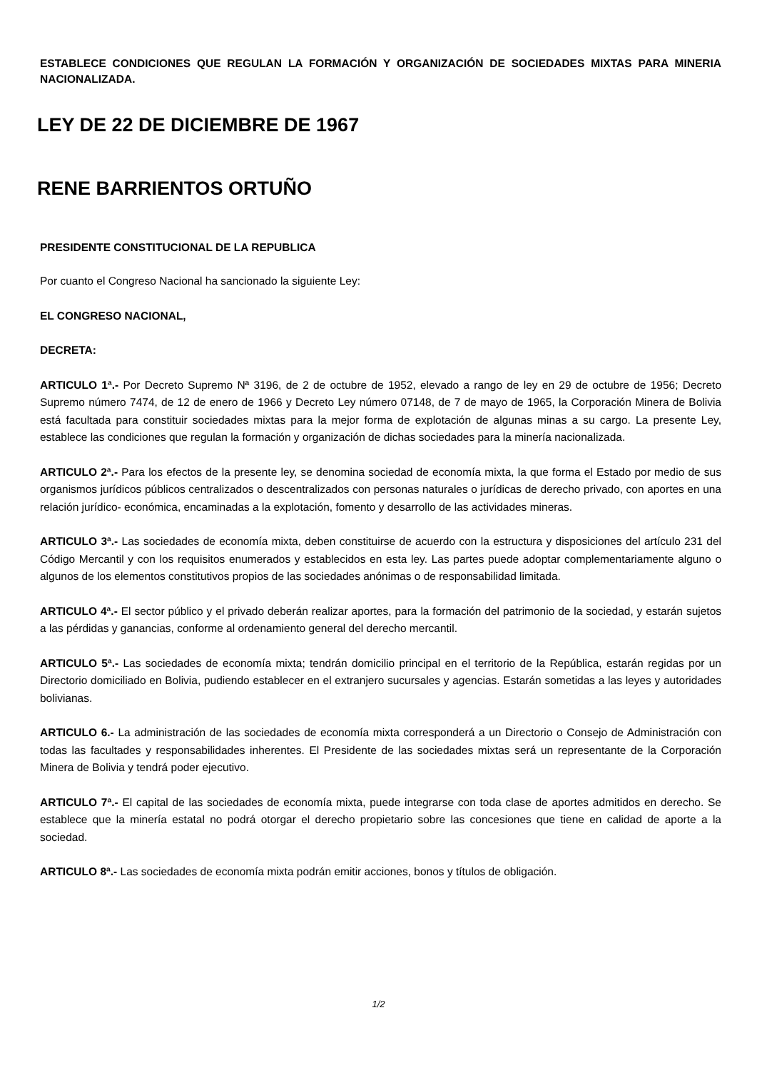ESTABLECE CONDICIONES QUE REGULAN LA FORMACIÓN Y ORGANIZACIÓN DE SOCIEDADES MIXTAS PARA MINERIA NACIONALIZADA.
LEY DE 22 DE DICIEMBRE DE 1967
RENE BARRIENTOS ORTUÑO
PRESIDENTE CONSTITUCIONAL DE LA REPUBLICA
Por cuanto el Congreso Nacional ha sancionado la siguiente Ley:
EL CONGRESO NACIONAL,
DECRETA:
ARTICULO 1ª.- Por Decreto Supremo Nª 3196, de 2 de octubre de 1952, elevado a rango de ley en 29 de octubre de 1956; Decreto Supremo número 7474, de 12 de enero de 1966 y Decreto Ley número 07148, de 7 de mayo de 1965, la Corporación Minera de Bolivia está facultada para constituir sociedades mixtas para la mejor forma de explotación de algunas minas a su cargo. La presente Ley, establece las condiciones que regulan la formación y organización de dichas sociedades para la minería nacionalizada.
ARTICULO 2ª.- Para los efectos de la presente ley, se denomina sociedad de economía mixta, la que forma el Estado por medio de sus organismos jurídicos públicos centralizados o descentralizados con personas naturales o jurídicas de derecho privado, con aportes en una relación jurídico- económica, encaminadas a la explotación, fomento y desarrollo de las actividades mineras.
ARTICULO 3ª.- Las sociedades de economía mixta, deben constituirse de acuerdo con la estructura y disposiciones del artículo 231 del Código Mercantil y con los requisitos enumerados y establecidos en esta ley. Las partes puede adoptar complementariamente alguno o algunos de los elementos constitutivos propios de las sociedades anónimas o de responsabilidad limitada.
ARTICULO 4ª.- El sector público y el privado deberán realizar aportes, para la formación del patrimonio de la sociedad, y estarán sujetos a las pérdidas y ganancias, conforme al ordenamiento general del derecho mercantil.
ARTICULO 5ª.- Las sociedades de economía mixta; tendrán domicilio principal en el territorio de la República, estarán regidas por un Directorio domiciliado en Bolivia, pudiendo establecer en el extranjero sucursales y agencias. Estarán sometidas a las leyes y autoridades bolivianas.
ARTICULO 6.- La administración de las sociedades de economía mixta corresponderá a un Directorio o Consejo de Administración con todas las facultades y responsabilidades inherentes. El Presidente de las sociedades mixtas será un representante de la Corporación Minera de Bolivia y tendrá poder ejecutivo.
ARTICULO 7ª.- El capital de las sociedades de economía mixta, puede integrarse con toda clase de aportes admitidos en derecho. Se establece que la minería estatal no podrá otorgar el derecho propietario sobre las concesiones que tiene en calidad de aporte a la sociedad.
ARTICULO 8ª.- Las sociedades de economía mixta podrán emitir acciones, bonos y títulos de obligación.
1/2